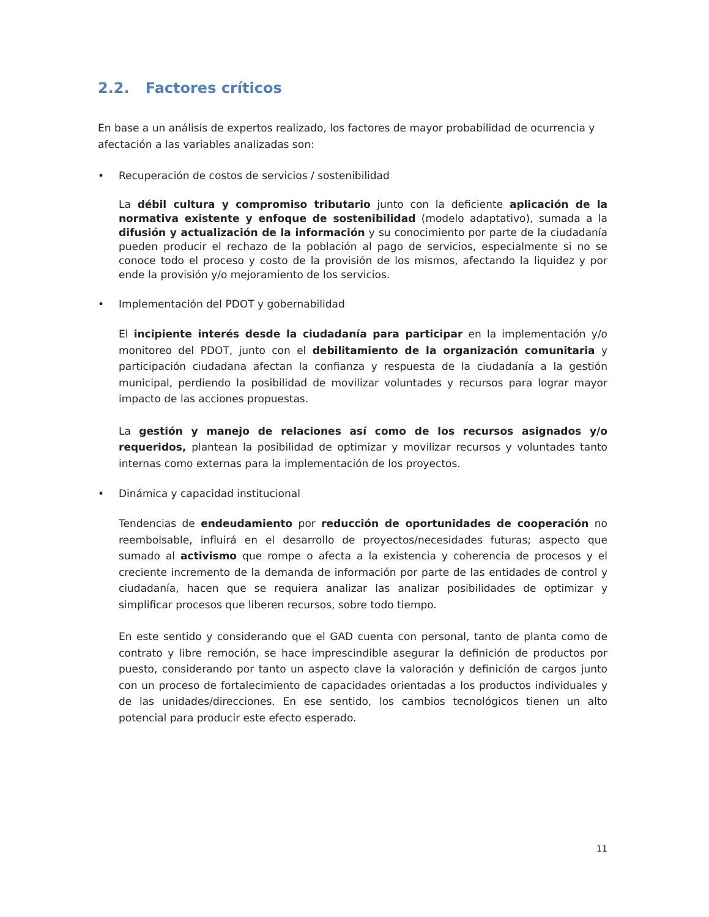2.2. Factores críticos
En base a un análisis de expertos realizado, los factores de mayor probabilidad de ocurrencia y afectación a las variables analizadas son:
• Recuperación de costos de servicios / sostenibilidad
La débil cultura y compromiso tributario junto con la deficiente aplicación de la normativa existente y enfoque de sostenibilidad (modelo adaptativo), sumada a la difusión y actualización de la información y su conocimiento por parte de la ciudadanía pueden producir el rechazo de la población al pago de servicios, especialmente si no se conoce todo el proceso y costo de la provisión de los mismos, afectando la liquidez y por ende la provisión y/o mejoramiento de los servicios.
• Implementación del PDOT y gobernabilidad
El incipiente interés desde la ciudadanía para participar en la implementación y/o monitoreo del PDOT, junto con el debilitamiento de la organización comunitaria y participación ciudadana afectan la confianza y respuesta de la ciudadanía a la gestión municipal, perdiendo la posibilidad de movilizar voluntades y recursos para lograr mayor impacto de las acciones propuestas.
La gestión y manejo de relaciones así como de los recursos asignados y/o requeridos, plantean la posibilidad de optimizar y movilizar recursos y voluntades tanto internas como externas para la implementación de los proyectos.
• Dinámica y capacidad institucional
Tendencias de endeudamiento por reducción de oportunidades de cooperación no reembolsable, influirá en el desarrollo de proyectos/necesidades futuras; aspecto que sumado al activismo que rompe o afecta a la existencia y coherencia de procesos y el creciente incremento de la demanda de información por parte de las entidades de control y ciudadanía, hacen que se requiera analizar las analizar posibilidades de optimizar y simplificar procesos que liberen recursos, sobre todo tiempo.
En este sentido y considerando que el GAD cuenta con personal, tanto de planta como de contrato y libre remoción, se hace imprescindible asegurar la definición de productos por puesto, considerando por tanto un aspecto clave la valoración y definición de cargos junto con un proceso de fortalecimiento de capacidades orientadas a los productos individuales y de las unidades/direcciones. En ese sentido, los cambios tecnológicos tienen un alto potencial para producir este efecto esperado.
11